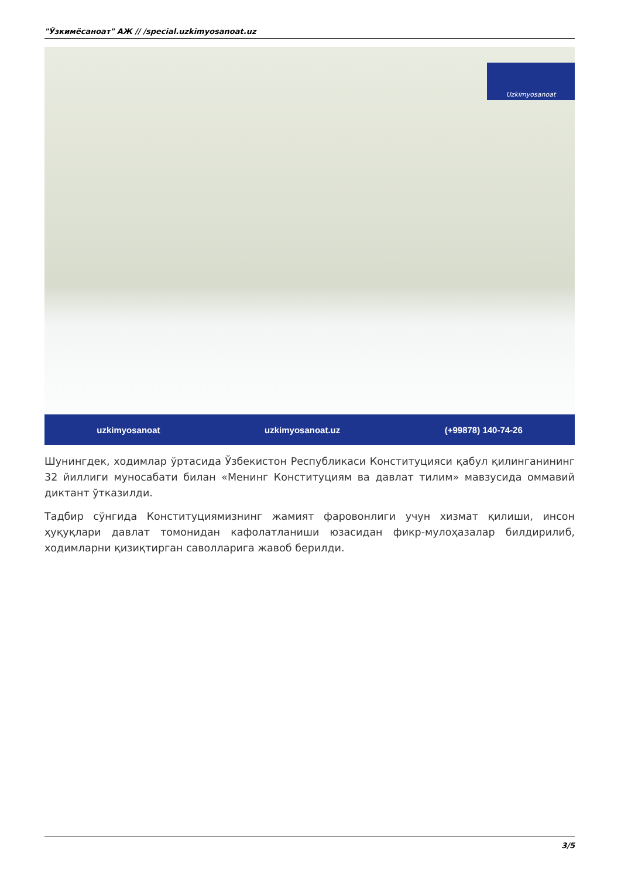"Ўзкимёсаноат" АЖ // /special.uzkimyosanoat.uz
Uzkimyosanoat
uzkimyosanoat uzkimyosanoat.uz (+99878) 140-74-26
Шунингдек, ходимлар ўртасида Ўзбекистон Республикаси Конституцияси қабул қилинганининг 32 йиллиги муносабати билан «Менинг Конституциям ва давлат тилим» мавзусида оммавий диктант ўтказилди.
Тадбир сўнгида Конституциямизнинг жамият фаровонлиги учун хизмат қилиши, инсон ҳуқуқлари давлат томонидан кафолатланиши юзасидан фикр-мулоҳазалар билдирилиб, ходимларни қизиқтирган саволларига жавоб берилди.
3/5